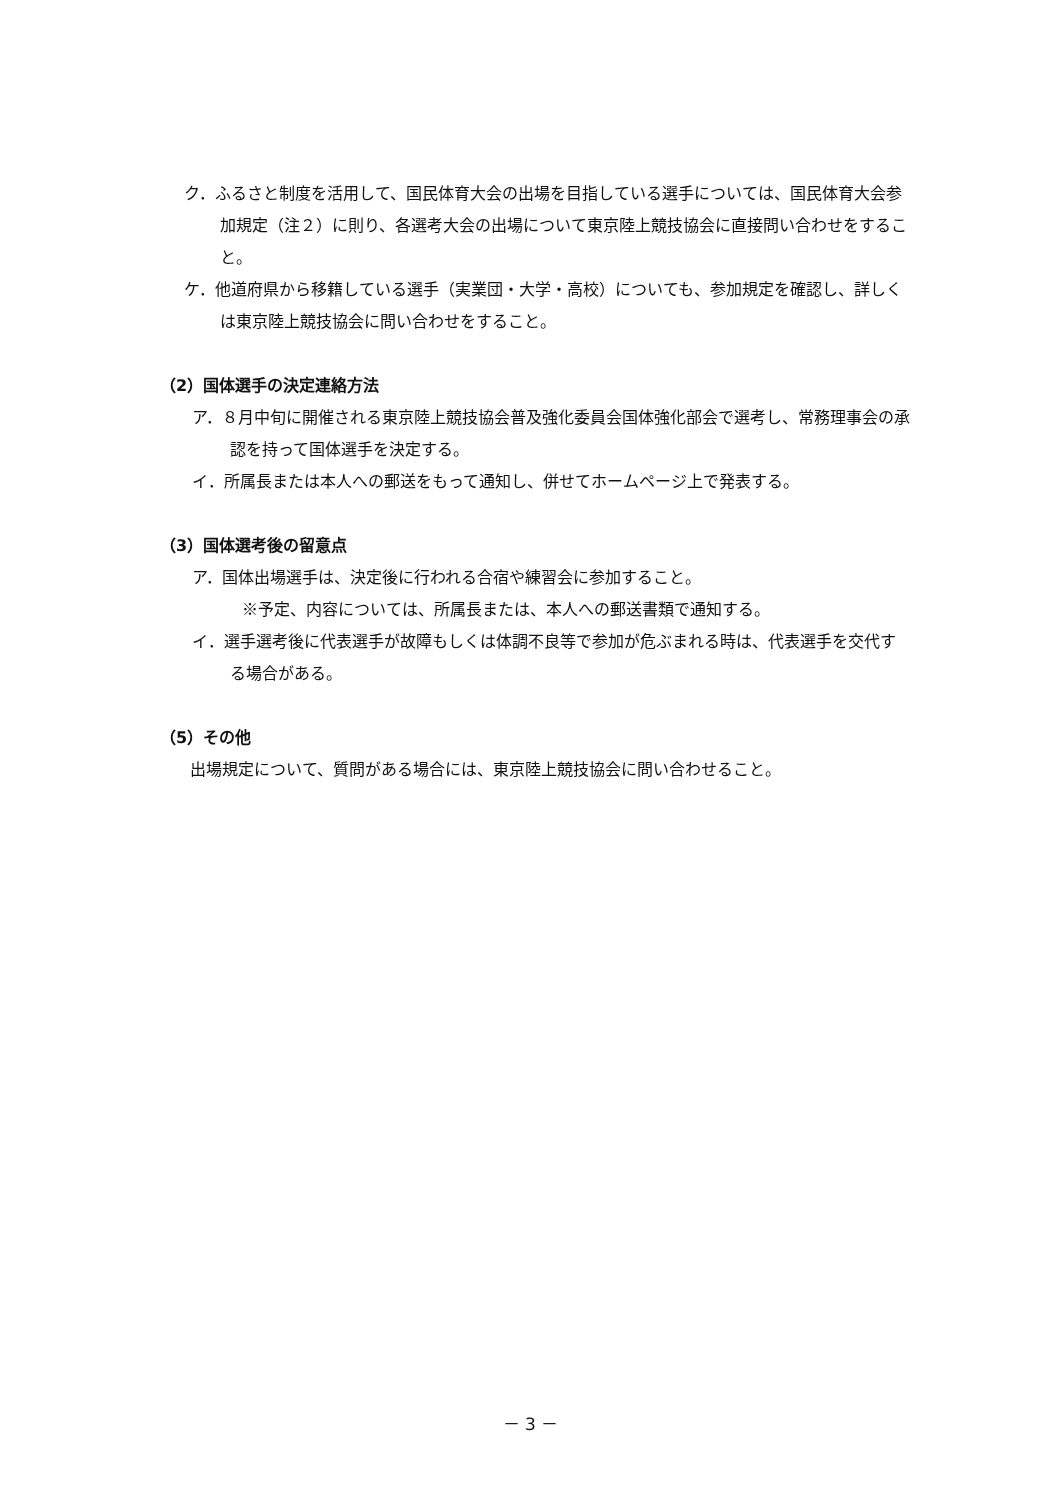ク．ふるさと制度を活用して、国民体育大会の出場を目指している選手については、国民体育大会参加規定（注２）に則り、各選考大会の出場について東京陸上競技協会に直接問い合わせをすること。
ケ．他道府県から移籍している選手（実業団・大学・高校）についても、参加規定を確認し、詳しくは東京陸上競技協会に問い合わせをすること。
（2）国体選手の決定連絡方法
ア．８月中旬に開催される東京陸上競技協会普及強化委員会国体強化部会で選考し、常務理事会の承認を持って国体選手を決定する。
イ．所属長または本人への郵送をもって通知し、併せてホームページ上で発表する。
（3）国体選考後の留意点
ア．国体出場選手は、決定後に行われる合宿や練習会に参加すること。
※予定、内容については、所属長または、本人への郵送書類で通知する。
イ．選手選考後に代表選手が故障もしくは体調不良等で参加が危ぶまれる時は、代表選手を交代する場合がある。
（5）その他
出場規定について、質問がある場合には、東京陸上競技協会に問い合わせること。
－ 3 －